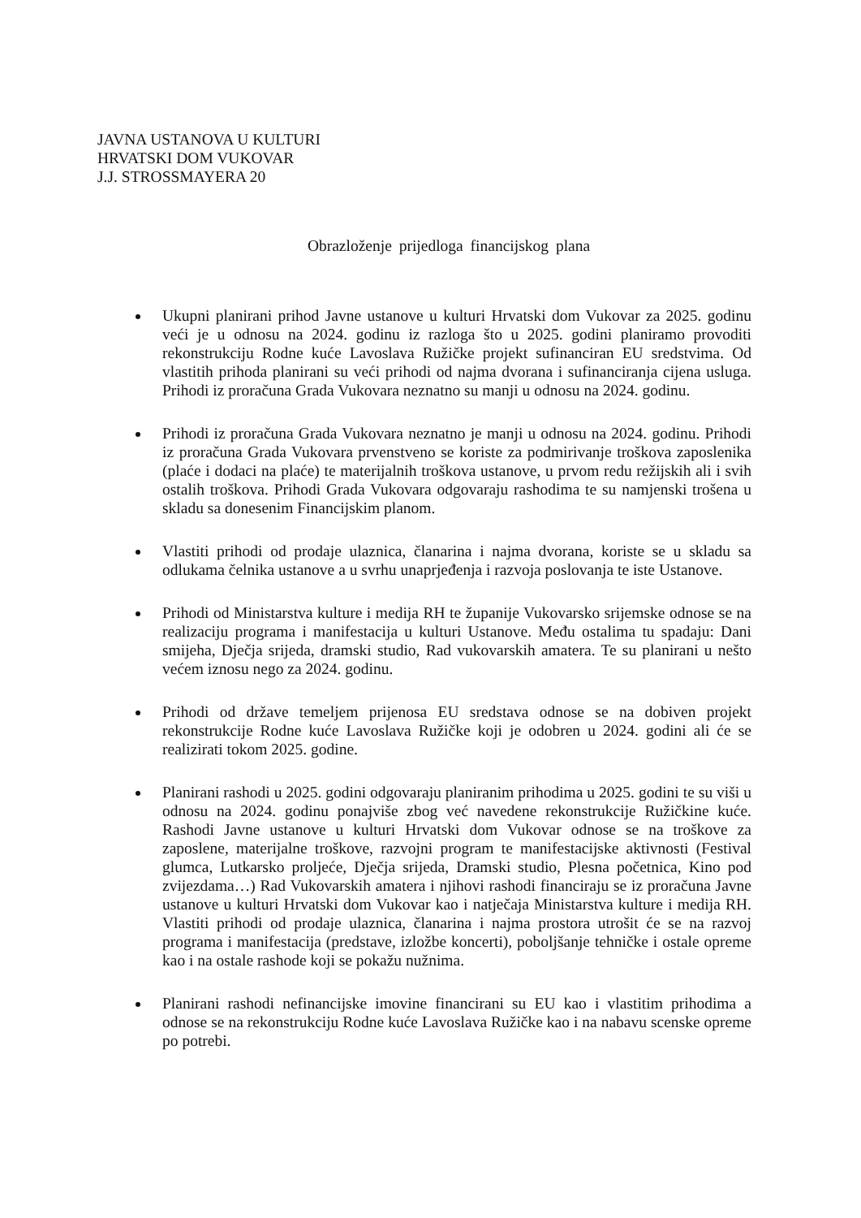JAVNA USTANOVA U KULTURI
HRVATSKI DOM VUKOVAR
J.J. STROSSMAYERA 20
Obrazloženje prijedloga financijskog plana
Ukupni planirani prihod Javne ustanove u kulturi Hrvatski dom Vukovar za 2025. godinu veći je u odnosu na 2024. godinu iz razloga što u 2025. godini planiramo provoditi rekonstrukciju Rodne kuće Lavoslava Ružičke projekt sufinanciran EU sredstvima. Od vlastitih prihoda planirani su veći prihodi od najma dvorana i sufinanciranja cijena usluga. Prihodi iz proračuna Grada Vukovara neznatno su manji u odnosu na 2024. godinu.
Prihodi iz proračuna Grada Vukovara neznatno je manji u odnosu na 2024. godinu. Prihodi iz proračuna Grada Vukovara prvenstveno se koriste za podmirivanje troškova zaposlenika (plaće i dodaci na plaće) te materijalnih troškova ustanove, u prvom redu režijskih ali i svih ostalih troškova. Prihodi Grada Vukovara odgovaraju rashodima te su namjenski trošena u skladu sa donesenim Financijskim planom.
Vlastiti prihodi od prodaje ulaznica, članarina i najma dvorana, koriste se u skladu sa odlukama čelnika ustanove a u svrhu unaprjeđenja i razvoja poslovanja te iste Ustanove.
Prihodi od Ministarstva kulture i medija RH te županije Vukovarsko srijemske odnose se na realizaciju programa i manifestacija u kulturi Ustanove. Među ostalima tu spadaju: Dani smijeha, Dječja srijeda, dramski studio, Rad vukovarskih amatera. Te su planirani u nešto većem iznosu nego za 2024. godinu.
Prihodi od države temeljem prijenosa EU sredstava odnose se na dobiven projekt rekonstrukcije Rodne kuće Lavoslava Ružičke koji je odobren u 2024. godini ali će se realizirati tokom 2025. godine.
Planirani rashodi u 2025. godini odgovaraju planiranim prihodima u 2025. godini te su viši u odnosu na 2024. godinu ponajviše zbog već navedene rekonstrukcije Ružičkine kuće. Rashodi Javne ustanove u kulturi Hrvatski dom Vukovar odnose se na troškove za zaposlene, materijalne troškove, razvojni program te manifestacijske aktivnosti (Festival glumca, Lutkarsko proljeće, Dječja srijeda, Dramski studio, Plesna početnica, Kino pod zvijezdama…) Rad Vukovarskih amatera i njihovi rashodi financiraju se iz proračuna Javne ustanove u kulturi Hrvatski dom Vukovar kao i natječaja Ministarstva kulture i medija RH. Vlastiti prihodi od prodaje ulaznica, članarina i najma prostora utrošit će se na razvoj programa i manifestacija (predstave, izložbe koncerti), poboljšanje tehničke i ostale opreme kao i na ostale rashode koji se pokažu nužnima.
Planirani rashodi nefinancijske imovine financirani su EU kao i vlastitim prihodima a odnose se na rekonstrukciju Rodne kuće Lavoslava Ružičke kao i na nabavu scenske opreme po potrebi.